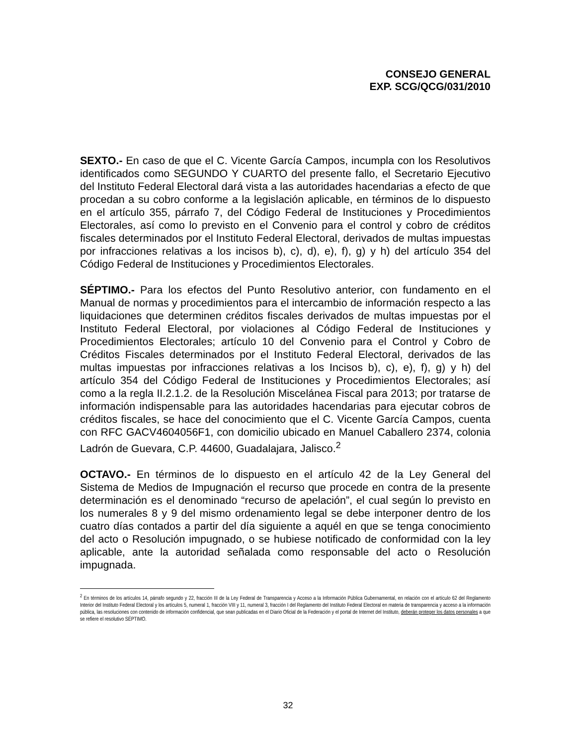CONSEJO GENERAL
EXP. SCG/QCG/031/2010
SEXTO.- En caso de que el C. Vicente García Campos, incumpla con los Resolutivos identificados como SEGUNDO Y CUARTO del presente fallo, el Secretario Ejecutivo del Instituto Federal Electoral dará vista a las autoridades hacendarias a efecto de que procedan a su cobro conforme a la legislación aplicable, en términos de lo dispuesto en el artículo 355, párrafo 7, del Código Federal de Instituciones y Procedimientos Electorales, así como lo previsto en el Convenio para el control y cobro de créditos fiscales determinados por el Instituto Federal Electoral, derivados de multas impuestas por infracciones relativas a los incisos b), c), d), e), f), g) y h) del artículo 354 del Código Federal de Instituciones y Procedimientos Electorales.
SÉPTIMO.- Para los efectos del Punto Resolutivo anterior, con fundamento en el Manual de normas y procedimientos para el intercambio de información respecto a las liquidaciones que determinen créditos fiscales derivados de multas impuestas por el Instituto Federal Electoral, por violaciones al Código Federal de Instituciones y Procedimientos Electorales; artículo 10 del Convenio para el Control y Cobro de Créditos Fiscales determinados por el Instituto Federal Electoral, derivados de las multas impuestas por infracciones relativas a los Incisos b), c), e), f), g) y h) del artículo 354 del Código Federal de Instituciones y Procedimientos Electorales; así como a la regla II.2.1.2. de la Resolución Miscelánea Fiscal para 2013; por tratarse de información indispensable para las autoridades hacendarias para ejecutar cobros de créditos fiscales, se hace del conocimiento que el C. Vicente García Campos, cuenta con RFC GACV4604056F1, con domicilio ubicado en Manuel Caballero 2374, colonia Ladrón de Guevara, C.P. 44600, Guadalajara, Jalisco.<sup>2</sup>
OCTAVO.- En términos de lo dispuesto en el artículo 42 de la Ley General del Sistema de Medios de Impugnación el recurso que procede en contra de la presente determinación es el denominado “recurso de apelación”, el cual según lo previsto en los numerales 8 y 9 del mismo ordenamiento legal se debe interponer dentro de los cuatro días contados a partir del día siguiente a aquél en que se tenga conocimiento del acto o Resolución impugnado, o se hubiese notificado de conformidad con la ley aplicable, ante la autoridad señalada como responsable del acto o Resolución impugnada.
<sup>2</sup> En términos de los artículos 14, párrafo segundo y 22, fracción III de la Ley Federal de Transparencia y Acceso a la Información Pública Gubernamental, en relación con el artículo 62 del Reglamento Interior del Instituto Federal Electoral y los artículos 5, numeral 1, fracción VIII y 11, numeral 3, fracción I del Reglamento del Instituto Federal Electoral en materia de transparencia y acceso a la información pública, las resoluciones con contenido de información confidencial, que sean publicadas en el Diario Oficial de la Federación y el portal de Internet del Instituto, deberán proteger los datos personales a que se refiere el resolutivo SÉPTIMO.
32